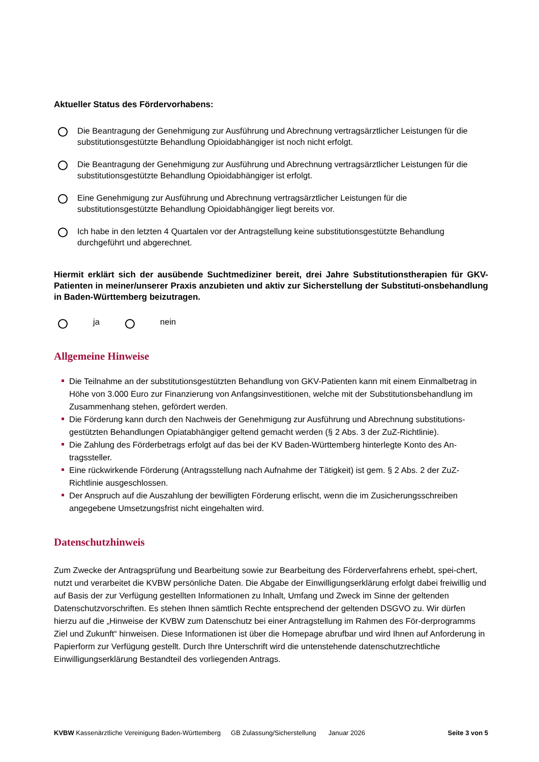Aktueller Status des Fördervorhabens:
Die Beantragung der Genehmigung zur Ausführung und Abrechnung vertragsärztlicher Leistungen für die substitutionsgestützte Behandlung Opioidabhängiger ist noch nicht erfolgt.
Die Beantragung der Genehmigung zur Ausführung und Abrechnung vertragsärztlicher Leistungen für die substitutionsgestützte Behandlung Opioidabhängiger ist erfolgt.
Eine Genehmigung zur Ausführung und Abrechnung vertragsärztlicher Leistungen für die substitutionsgestützte Behandlung Opioidabhängiger liegt bereits vor.
Ich habe in den letzten 4 Quartalen vor der Antragstellung keine substitutionsgestützte Behandlung durchgeführt und abgerechnet.
Hiermit erklärt sich der ausübende Suchtmediziner bereit, drei Jahre Substitutionstherapien für GKV-Patienten in meiner/unserer Praxis anzubieten und aktiv zur Sicherstellung der Substituti-onsbehandlung in Baden-Württemberg beizutragen.
ja nein
Allgemeine Hinweise
Die Teilnahme an der substitutionsgestützten Behandlung von GKV-Patienten kann mit einem Einmalbetrag in Höhe von 3.000 Euro zur Finanzierung von Anfangsinvestitionen, welche mit der Substitutionsbehandlung im Zusammenhang stehen, gefördert werden.
Die Förderung kann durch den Nachweis der Genehmigung zur Ausführung und Abrechnung substitutions-gestützten Behandlungen Opiatabhängiger geltend gemacht werden (§ 2 Abs. 3 der ZuZ-Richtlinie).
Die Zahlung des Förderbetrags erfolgt auf das bei der KV Baden-Württemberg hinterlegte Konto des An-tragssteller.
Eine rückwirkende Förderung (Antragsstellung nach Aufnahme der Tätigkeit) ist gem. § 2 Abs. 2 der ZuZ-Richtlinie ausgeschlossen.
Der Anspruch auf die Auszahlung der bewilligten Förderung erlischt, wenn die im Zusicherungsschreiben angegebene Umsetzungsfrist nicht eingehalten wird.
Datenschutzhinweis
Zum Zwecke der Antragsprüfung und Bearbeitung sowie zur Bearbeitung des Förderverfahrens erhebt, spei-chert, nutzt und verarbeitet die KVBW persönliche Daten. Die Abgabe der Einwilligungserklärung erfolgt dabei freiwillig und auf Basis der zur Verfügung gestellten Informationen zu Inhalt, Umfang und Zweck im Sinne der geltenden Datenschutzvorschriften. Es stehen Ihnen sämtlich Rechte entsprechend der geltenden DSGVO zu. Wir dürfen hierzu auf die „Hinweise der KVBW zum Datenschutz bei einer Antragstellung im Rahmen des För-derprogramms Ziel und Zukunft“ hinweisen. Diese Informationen ist über die Homepage abrufbar und wird Ihnen auf Anforderung in Papierform zur Verfügung gestellt. Durch Ihre Unterschrift wird die untenstehende datenschutzrechtliche Einwilligungserklärung Bestandteil des vorliegenden Antrags.
KVBW Kassenärztliche Vereinigung Baden-Württemberg GB Zulassung/Sicherstellung Januar 2026 Seite 3 von 5